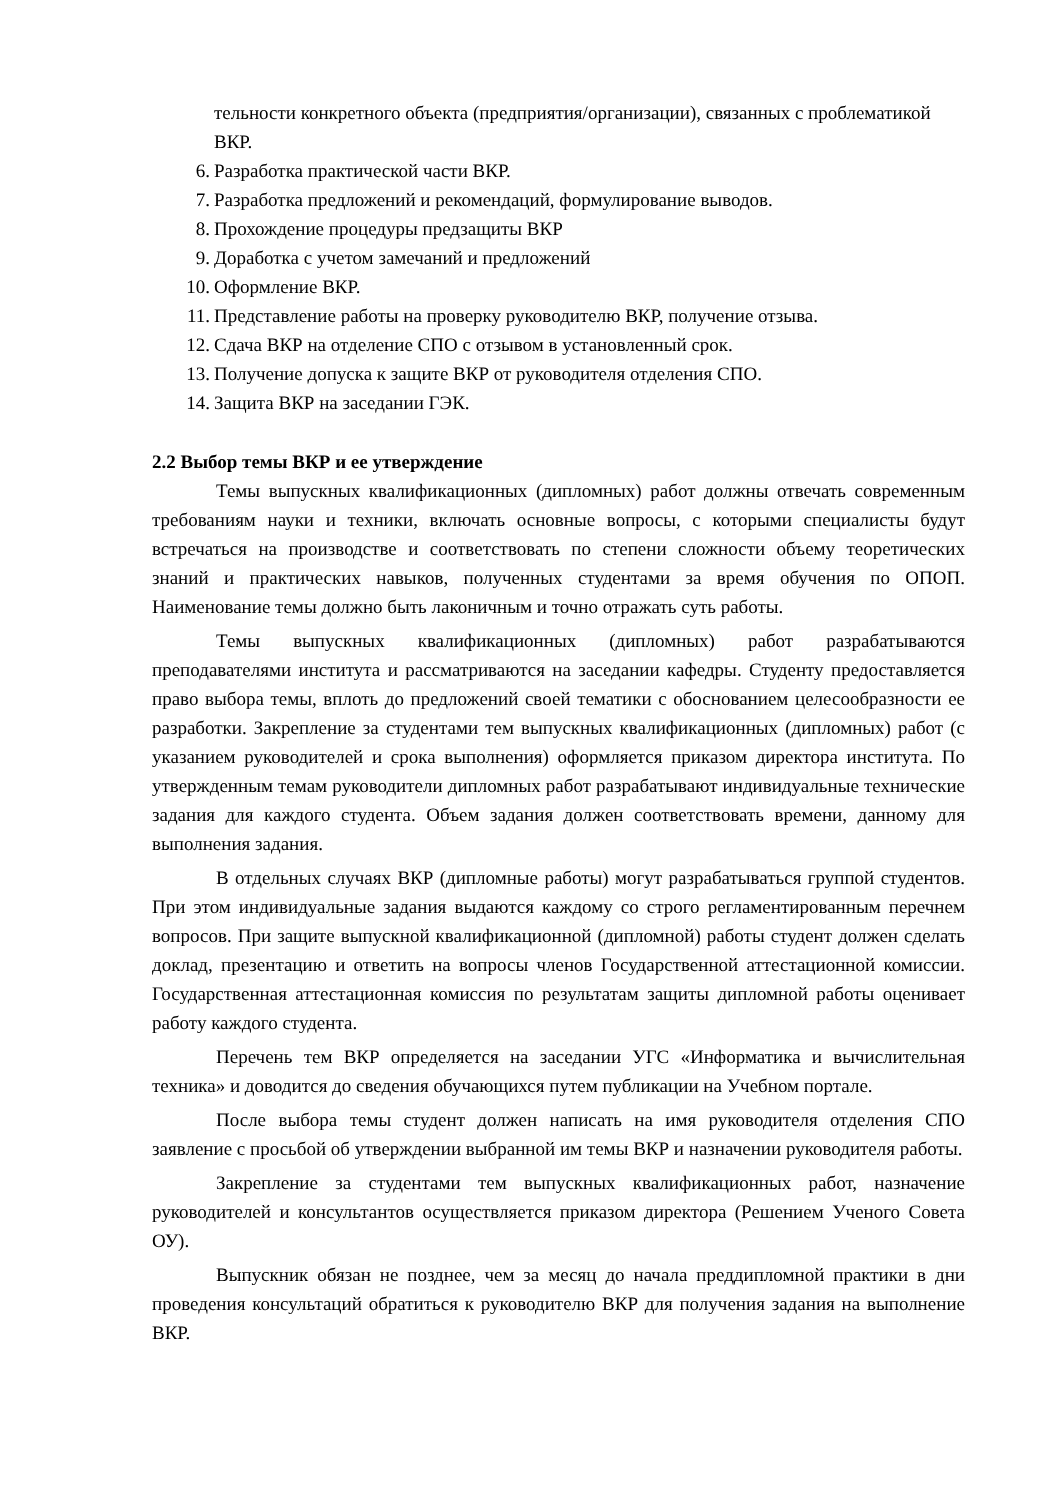тельности конкретного объекта (предприятия/организации), связанных с проблематикой ВКР.
6. Разработка практической части ВКР.
7. Разработка предложений и рекомендаций, формулирование выводов.
8. Прохождение процедуры предзащиты ВКР
9. Доработка с учетом замечаний и предложений
10. Оформление ВКР.
11. Представление работы на проверку руководителю ВКР, получение отзыва.
12. Сдача ВКР на отделение СПО с отзывом в установленный срок.
13. Получение допуска к защите ВКР от руководителя отделения СПО.
14. Защита ВКР на заседании ГЭК.
2.2 Выбор темы ВКР и ее утверждение
Темы выпускных квалификационных (дипломных) работ должны отвечать современным требованиям науки и техники, включать основные вопросы, с которыми специалисты будут встречаться на производстве и соответствовать по степени сложности объему теоретических знаний и практических навыков, полученных студентами за время обучения по ОПОП. Наименование темы должно быть лаконичным и точно отражать суть работы.
Темы выпускных квалификационных (дипломных) работ разрабатываются преподавателями института и рассматриваются на заседании кафедры. Студенту предоставляется право выбора темы, вплоть до предложений своей тематики с обоснованием целесообразности ее разработки. Закрепление за студентами тем выпускных квалификационных (дипломных) работ (с указанием руководителей и срока выполнения) оформляется приказом директора института. По утвержденным темам руководители дипломных работ разрабатывают индивидуальные технические задания для каждого студента. Объем задания должен соответствовать времени, данному для выполнения задания.
В отдельных случаях ВКР (дипломные работы) могут разрабатываться группой студентов. При этом индивидуальные задания выдаются каждому со строго регламентированным перечнем вопросов. При защите выпускной квалификационной (дипломной) работы студент должен сделать доклад, презентацию и ответить на вопросы членов Государственной аттестационной комиссии. Государственная аттестационная комиссия по результатам защиты дипломной работы оценивает работу каждого студента.
Перечень тем ВКР определяется на заседании УГС «Информатика и вычислительная техника» и доводится до сведения обучающихся путем публикации на Учебном портале.
После выбора темы студент должен написать на имя руководителя отделения СПО заявление с просьбой об утверждении выбранной им темы ВКР и назначении руководителя работы.
Закрепление за студентами тем выпускных квалификационных работ, назначение руководителей и консультантов осуществляется приказом директора (Решением Ученого Совета ОУ).
Выпускник обязан не позднее, чем за месяц до начала преддипломной практики в дни проведения консультаций обратиться к руководителю ВКР для получения задания на выполнение ВКР.